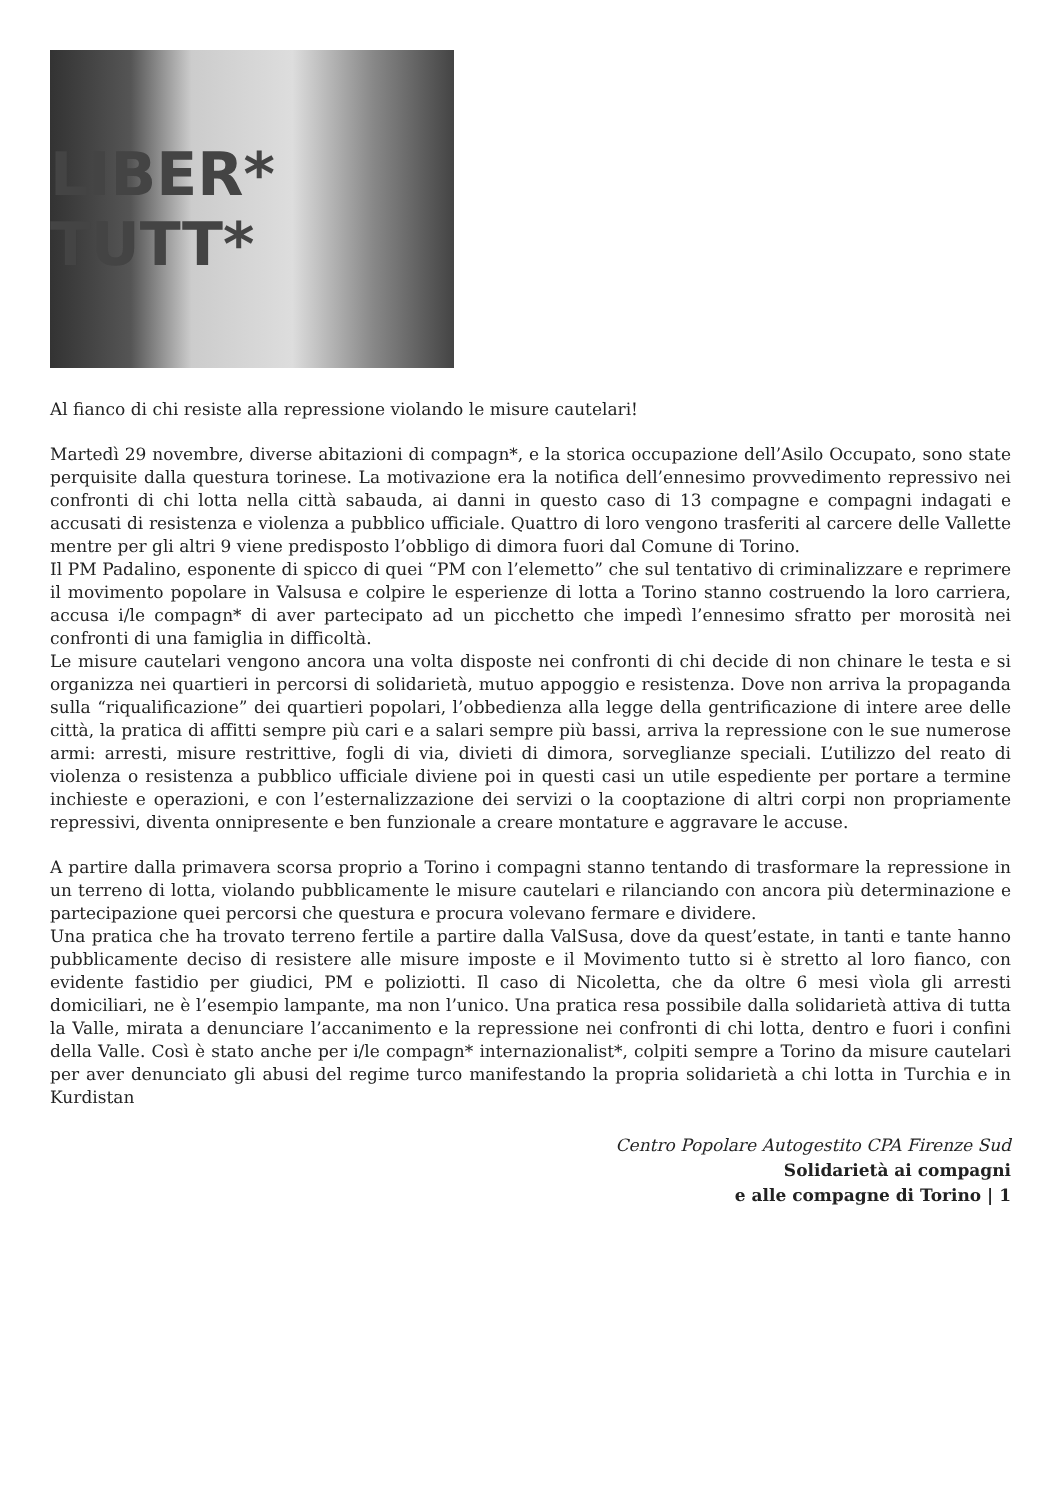LIBER* TUTT*
Al fianco di chi resiste alla repressione violando le misure cautelari!
Martedì 29 novembre, diverse abitazioni di compagn*, e la storica occupazione dell’Asilo Occupato, sono state perquisite dalla questura torinese. La motivazione era la notifica dell’ennesimo provvedimento repressivo nei confronti di chi lotta nella città sabauda, ai danni in questo caso di 13 compagne e compagni indagati e accusati di resistenza e violenza a pubblico ufficiale. Quattro di loro vengono trasferiti al carcere delle Vallette mentre per gli altri 9 viene predisposto l’obbligo di dimora fuori dal Comune di Torino.
Il PM Padalino, esponente di spicco di quei “PM con l’elemetto” che sul tentativo di criminalizzare e reprimere il movimento popolare in Valsusa e colpire le esperienze di lotta a Torino stanno costruendo la loro carriera, accusa i/le compagn* di aver partecipato ad un picchetto che impedì l’ennesimo sfratto per morosità nei confronti di una famiglia in difficoltà.
Le misure cautelari vengono ancora una volta disposte nei confronti di chi decide di non chinare le testa e si organizza nei quartieri in percorsi di solidarietà, mutuo appoggio e resistenza. Dove non arriva la propaganda sulla “riqualificazione” dei quartieri popolari, l’obbedienza alla legge della gentrificazione di intere aree delle città, la pratica di affitti sempre più cari e a salari sempre più bassi, arriva la repressione con le sue numerose armi: arresti, misure restrittive, fogli di via, divieti di dimora, sorveglianze speciali. L’utilizzo del reato di violenza o resistenza a pubblico ufficiale diviene poi in questi casi un utile espediente per portare a termine inchieste e operazioni, e con l’esternalizzazione dei servizi o la cooptazione di altri corpi non propriamente repressivi, diventa onnipresente e ben funzionale a creare montature e aggravare le accuse.
A partire dalla primavera scorsa proprio a Torino i compagni stanno tentando di trasformare la repressione in un terreno di lotta, violando pubblicamente le misure cautelari e rilanciando con ancora più determinazione e partecipazione quei percorsi che questura e procura volevano fermare e dividere.
Una pratica che ha trovato terreno fertile a partire dalla ValSusa, dove da quest’estate, in tanti e tante hanno pubblicamente deciso di resistere alle misure imposte e il Movimento tutto si è stretto al loro fianco, con evidente fastidio per giudici, PM e poliziotti. Il caso di Nicoletta, che da oltre 6 mesi vìola gli arresti domiciliari, ne è l’esempio lampante, ma non l’unico. Una pratica resa possibile dalla solidarietà attiva di tutta la Valle, mirata a denunciare l’accanimento e la repressione nei confronti di chi lotta, dentro e fuori i confini della Valle. Così è stato anche per i/le compagn* internazionalist*, colpiti sempre a Torino da misure cautelari per aver denunciato gli abusi del regime turco manifestando la propria solidarietà a chi lotta in Turchia e in Kurdistan
Centro Popolare Autogestito CPA Firenze Sud
Solidarietà ai compagni
e alle compagne di Torino | 1